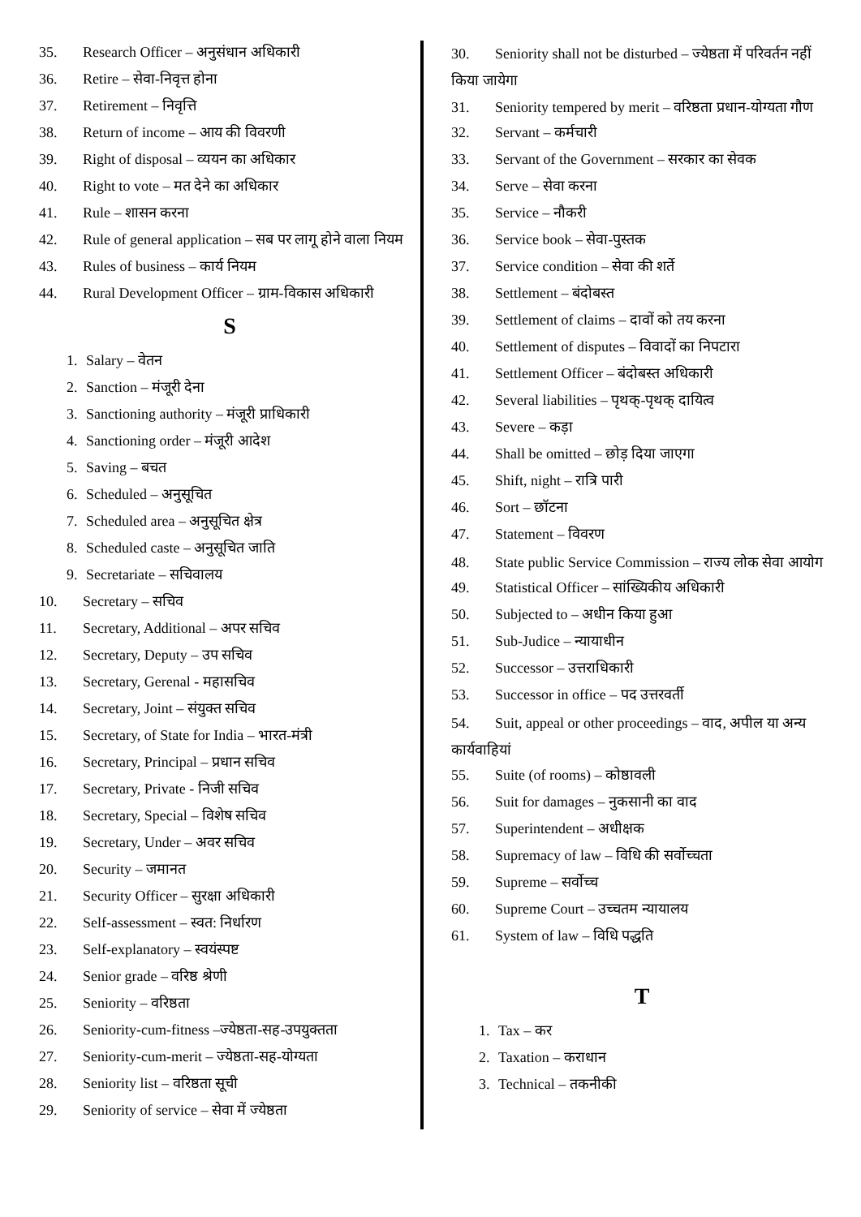35. Research Officer – अनुसंधान अधिकारी
36. Retire – सेवा-निवृत्त होना
37. Retirement – निवृत्ति
38. Return of income – आय की विवरणी
39. Right of disposal – व्ययन का अधिकार
40. Right to vote – मत देने का अधिकार
41. Rule – शासन करना
42. Rule of general application – सब पर लागू होने वाला नियम
43. Rules of business – कार्य नियम
44. Rural Development Officer – ग्राम-विकास अधिकारी
S
1. Salary – वेतन
2. Sanction – मंजूरी देना
3. Sanctioning authority – मंजूरी प्राधिकारी
4. Sanctioning order – मंजूरी आदेश
5. Saving – बचत
6. Scheduled – अनुसूचित
7. Scheduled area – अनुसूचित क्षेत्र
8. Scheduled caste – अनुसूचित जाति
9. Secretariate – सचिवालय
10. Secretary – सचिव
11. Secretary, Additional – अपर सचिव
12. Secretary, Deputy – उप सचिव
13. Secretary, Gerenal - महासचिव
14. Secretary, Joint – संयुक्त सचिव
15. Secretary, of State for India – भारत-मंत्री
16. Secretary, Principal – प्रधान सचिव
17. Secretary, Private - निजी सचिव
18. Secretary, Special – विशेष सचिव
19. Secretary, Under – अवर सचिव
20. Security – जमानत
21. Security Officer – सुरक्षा अधिकारी
22. Self-assessment – स्वत: निर्धारण
23. Self-explanatory – स्वयंस्पष्ट
24. Senior grade – वरिष्ठ श्रेणी
25. Seniority – वरिष्ठता
26. Seniority-cum-fitness –ज्येष्ठता-सह-उपयुक्तता
27. Seniority-cum-merit – ज्येष्ठता-सह-योग्यता
28. Seniority list – वरिष्ठता सूची
29. Seniority of service – सेवा में ज्येष्ठता
30. Seniority shall not be disturbed – ज्येष्ठता में परिवर्तन नहीं किया जायेगा
31. Seniority tempered by merit – वरिष्ठता प्रधान-योग्यता गौण
32. Servant – कर्मचारी
33. Servant of the Government – सरकार का सेवक
34. Serve – सेवा करना
35. Service – नौकरी
36. Service book – सेवा-पुस्तक
37. Service condition – सेवा की शर्ते
38. Settlement – बंदोबस्त
39. Settlement of claims – दावों को तय करना
40. Settlement of disputes – विवादों का निपटारा
41. Settlement Officer – बंदोबस्त अधिकारी
42. Several liabilities – पृथक्-पृथक् दायित्व
43. Severe – कड़ा
44. Shall be omitted – छोड़ दिया जाएगा
45. Shift, night – रात्रि पारी
46. Sort – छॉटना
47. Statement – विवरण
48. State public Service Commission – राज्य लोक सेवा आयोग
49. Statistical Officer – सांख्यिकीय अधिकारी
50. Subjected to – अधीन किया हुआ
51. Sub-Judice – न्यायाधीन
52. Successor – उत्तराधिकारी
53. Successor in office – पद उत्तरवर्ती
54. Suit, appeal or other proceedings – वाद, अपील या अन्य कार्यवाहियां
55. Suite (of rooms) – कोष्ठावली
56. Suit for damages – नुकसानी का वाद
57. Superintendent – अधीक्षक
58. Supremacy of law – विधि की सर्वोच्चता
59. Supreme – सर्वोच्च
60. Supreme Court – उच्चतम न्यायालय
61. System of law – विधि पद्धति
T
1. Tax – कर
2. Taxation – कराधान
3. Technical – तकनीकी